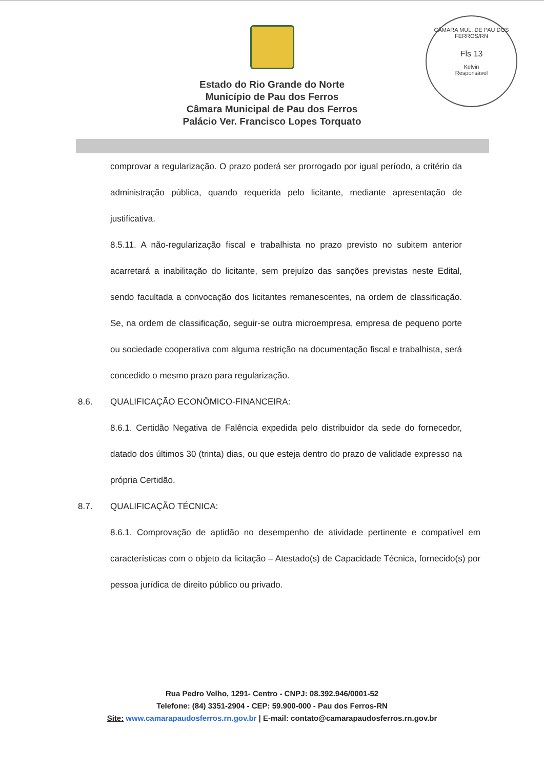CÂMARA MUL. DE PAU DOS FERROS/RN
Fls 13
Kelvin
Responsável
Estado do Rio Grande do Norte
Município de Pau dos Ferros
Câmara Municipal de Pau dos Ferros
Palácio Ver. Francisco Lopes Torquato
comprovar a regularização. O prazo poderá ser prorrogado por igual período, a critério da administração pública, quando requerida pelo licitante, mediante apresentação de justificativa.
8.5.11. A não-regularização fiscal e trabalhista no prazo previsto no subitem anterior acarretará a inabilitação do licitante, sem prejuízo das sanções previstas neste Edital, sendo facultada a convocação dos licitantes remanescentes, na ordem de classificação. Se, na ordem de classificação, seguir-se outra microempresa, empresa de pequeno porte ou sociedade cooperativa com alguma restrição na documentação fiscal e trabalhista, será concedido o mesmo prazo para regularização.
8.6. QUALIFICAÇÃO ECONÔMICO-FINANCEIRA:
8.6.1. Certidão Negativa de Falência expedida pelo distribuidor da sede do fornecedor, datado dos últimos 30 (trinta) dias, ou que esteja dentro do prazo de validade expresso na própria Certidão.
8.7. QUALIFICAÇÃO TÉCNICA:
8.6.1. Comprovação de aptidão no desempenho de atividade pertinente e compatível em características com o objeto da licitação – Atestado(s) de Capacidade Técnica, fornecido(s) por pessoa jurídica de direito público ou privado.
Rua Pedro Velho, 1291- Centro - CNPJ: 08.392.946/0001-52
Telefone: (84) 3351-2904 - CEP: 59.900-000 - Pau dos Ferros-RN
Site: www.camarapaudosferros.rn.gov.br | E-mail: contato@camarapaudosferros.rn.gov.br